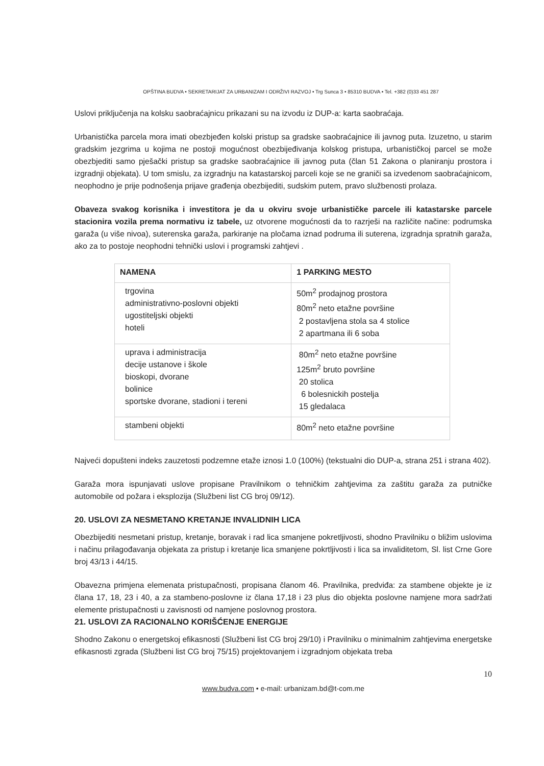OPŠTINA BUDVA • SEKRETARIJAT ZA URBANIZAM I ODRŽIVI RAZVOJ • Trg Sunca 3 • 85310 BUDVA • Tel. +382 (0)33 451 287
Uslovi priključenja na kolsku saobraćajnicu prikazani su na izvodu iz DUP-a: karta saobraćaja.
Urbanistička parcela mora imati obezbjeđen kolski pristup sa gradske saobraćajnice ili javnog puta. Izuzetno, u starim gradskim jezgrima u kojima ne postoji mogućnost obezbijeđivanja kolskog pristupa, urbanističkoj parcel se može obezbjediti samo pješački pristup sa gradske saobraćajnice ili javnog puta (član 51 Zakona o planiranju prostora i izgradnji objekata). U tom smislu, za izgradnju na katastarskoj parceli koje se ne graniči sa izvedenom saobraćajnicom, neophodno je prije podnošenja prijave građenja obezbijediti, sudskim putem, pravo službenosti prolaza.
Obaveza svakog korisnika i investitora je da u okviru svoje urbanističke parcele ili katastarske parcele stacionira vozila prema normativu iz tabele, uz otvorene mogućnosti da to razrješi na različite načine: podrumska garaža (u više nivoa), suterenska garaža, parkiranje na pločama iznad podruma ili suterena, izgradnja spratnih garaža, ako za to postoje neophodni tehnički uslovi i programski zahtjevi .
| NAMENA | 1 PARKING MESTO |
| --- | --- |
| trgovina administrativno-poslovni objekti ugostiteljski objekti hoteli | 50m<sup>2</sup> prodajnog prostora 80m<sup>2</sup> neto etažne površine 2 postavljena stola sa 4 stolice 2 apartmana ili 6 soba |
| uprava i administracija decije ustanove i škole bioskopi, dvorane bolinice sportske dvorane, stadioni i tereni | 80m<sup>2</sup> neto etažne površine 125m<sup>2</sup> bruto površine 20 stolica 6 bolesnickih postelja 15 gledalaca |
| stambeni objekti | 80m<sup>2</sup> neto etažne površine |
Najveći dopušteni indeks zauzetosti podzemne etaže iznosi 1.0 (100%) (tekstualni dio DUP-a, strana 251 i strana 402).
Garaža mora ispunjavati uslove propisane Pravilnikom o tehničkim zahtjevima za zaštitu garaža za putničke automobile od požara i eksplozija (Službeni list CG broj 09/12).
20. USLOVI ZA NESMETANO KRETANJE INVALIDNIH LICA
Obezbijediti nesmetani pristup, kretanje, boravak i rad lica smanjene pokretljivosti, shodno Pravilniku o bližim uslovima i načinu prilagođavanja objekata za pristup i kretanje lica smanjene pokrtljivosti i lica sa invaliditetom, Sl. list Crne Gore broj 43/13 i 44/15.
Obavezna primjena elemenata pristupačnosti, propisana članom 46. Pravilnika, predviđa: za stambene objekte je iz člana 17, 18, 23 i 40, a za stambeno-poslovne iz člana 17,18 i 23 plus dio objekta poslovne namjene mora sadržati elemente pristupačnosti u zavisnosti od namjene poslovnog prostora.
21. USLOVI ZA RACIONALNO KORIŠĆENJE ENERGIJE
Shodno Zakonu o energetskoj efikasnosti (Službeni list CG broj 29/10) i Pravilniku o minimalnim zahtjevima energetske efikasnosti zgrada (Službeni list CG broj 75/15) projektovanjem i izgradnjom objekata treba
10
www.budva.com • e-mail: urbanizam.bd@t-com.me